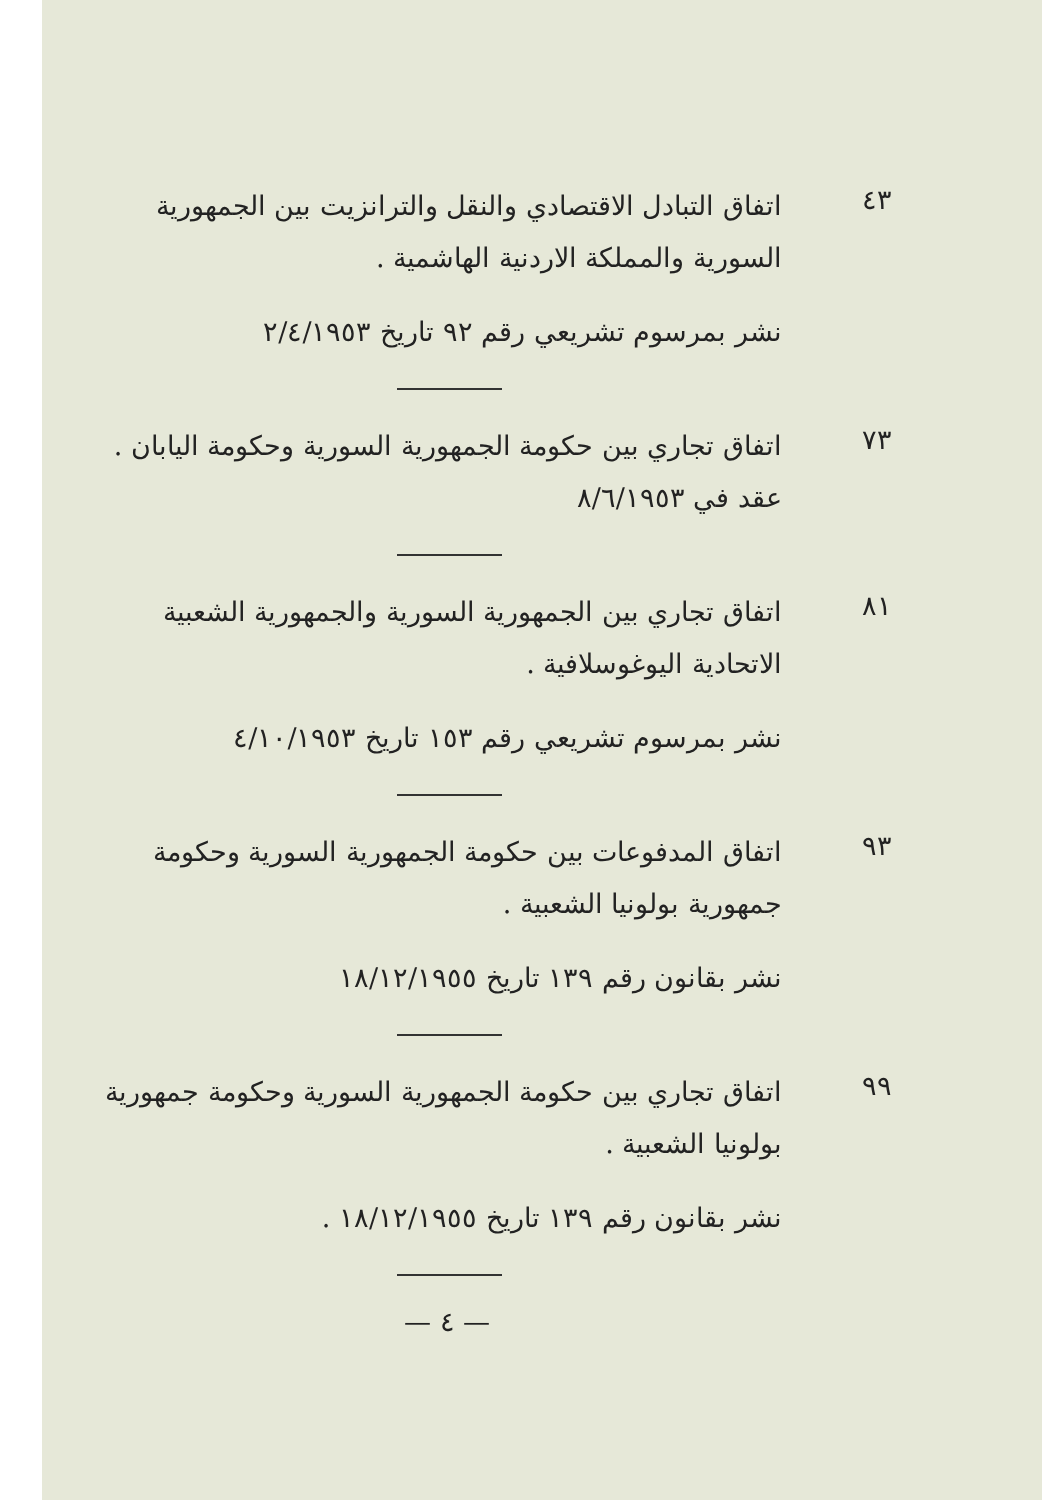٤٣
اتفاق التبادل الاقتصادي والنقل والترانزيت بين الجمهورية السورية والمملكة الاردنية الهاشمية .
نشر بمرسوم تشريعي رقم ٩٢ تاريخ ٢/٤/١٩٥٣
٧٣
اتفاق تجاري بين حكومة الجمهورية السورية وحكومة اليابان .
عقد في ٨/٦/١٩٥٣
٨١
اتفاق تجاري بين الجمهورية السورية والجمهورية الشعبية الاتحادية اليوغوسلافية .
نشر بمرسوم تشريعي رقم ١٥٣ تاريخ ٤/١٠/١٩٥٣
٩٣
اتفاق المدفوعات بين حكومة الجمهورية السورية وحكومة جمهورية بولونيا الشعبية .
نشر بقانون رقم ١٣٩ تاريخ ١٨/١٢/١٩٥٥
٩٩
اتفاق تجاري بين حكومة الجمهورية السورية وحكومة جمهورية بولونيا الشعبية .
نشر بقانون رقم ١٣٩ تاريخ ١٨/١٢/١٩٥٥ .
— ٤ —